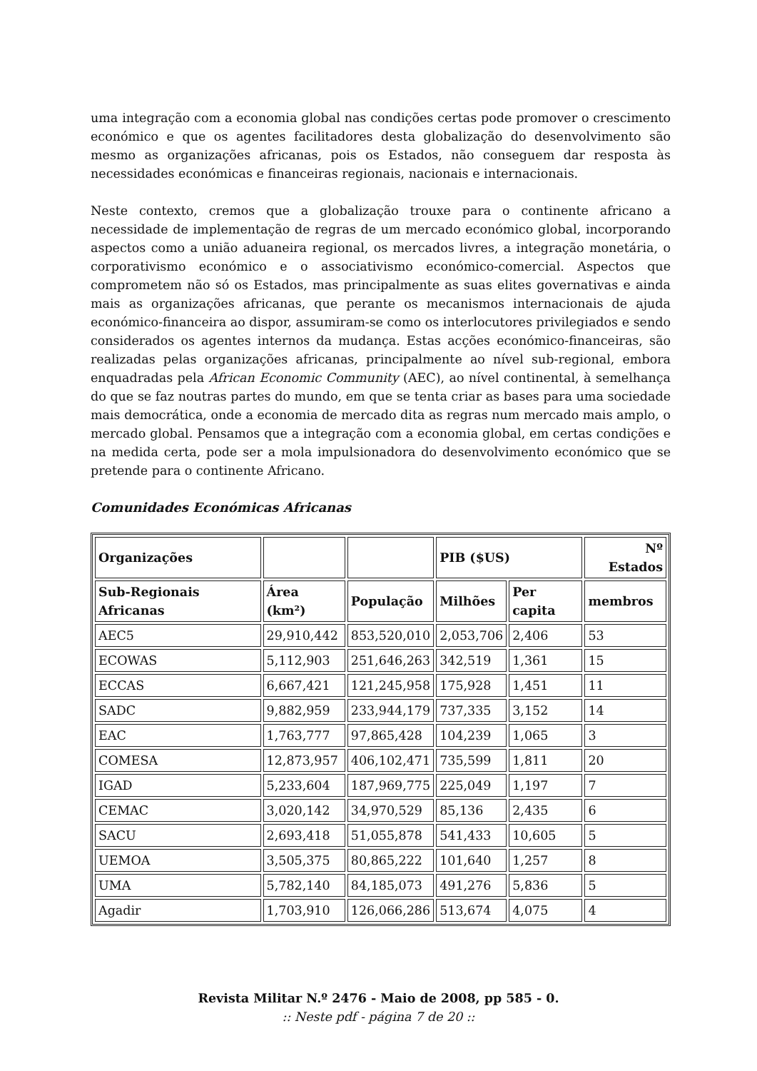uma integração com a economia global nas condições certas pode promover o crescimento económico e que os agentes facilitadores desta globalização do desenvolvimento são mesmo as organizações africanas, pois os Estados, não conseguem dar resposta às necessidades económicas e financeiras regionais, nacionais e internacionais.
Neste contexto, cremos que a globalização trouxe para o continente africano a necessidade de implementação de regras de um mercado económico global, incorporando aspectos como a união aduaneira regional, os mercados livres, a integração monetária, o corporativismo económico e o associativismo económico-comercial. Aspectos que comprometem não só os Estados, mas principalmente as suas elites governativas e ainda mais as organizações africanas, que perante os mecanismos internacionais de ajuda económico-financeira ao dispor, assumiram-se como os interlocutores privilegiados e sendo considerados os agentes internos da mudança. Estas acções económico-financeiras, são realizadas pelas organizações africanas, principalmente ao nível sub-regional, embora enquadradas pela African Economic Community (AEC), ao nível continental, à semelhança do que se faz noutras partes do mundo, em que se tenta criar as bases para uma sociedade mais democrática, onde a economia de mercado dita as regras num mercado mais amplo, o mercado global. Pensamos que a integração com a economia global, em certas condições e na medida certa, pode ser a mola impulsionadora do desenvolvimento económico que se pretende para o continente Africano.
Comunidades Económicas Africanas
| Organizações | | | PIB ($US) | | Nº Estados |
| --- | --- | --- | --- | --- | --- |
| Sub-Regionais Africanas | Área (km²) | População | Milhões | Per capita | membros |
| AEC5 | 29,910,442 | 853,520,010 | 2,053,706 | 2,406 | 53 |
| ECOWAS | 5,112,903 | 251,646,263 | 342,519 | 1,361 | 15 |
| ECCAS | 6,667,421 | 121,245,958 | 175,928 | 1,451 | 11 |
| SADC | 9,882,959 | 233,944,179 | 737,335 | 3,152 | 14 |
| EAC | 1,763,777 | 97,865,428 | 104,239 | 1,065 | 3 |
| COMESA | 12,873,957 | 406,102,471 | 735,599 | 1,811 | 20 |
| IGAD | 5,233,604 | 187,969,775 | 225,049 | 1,197 | 7 |
| CEMAC | 3,020,142 | 34,970,529 | 85,136 | 2,435 | 6 |
| SACU | 2,693,418 | 51,055,878 | 541,433 | 10,605 | 5 |
| UEMOA | 3,505,375 | 80,865,222 | 101,640 | 1,257 | 8 |
| UMA | 5,782,140 | 84,185,073 | 491,276 | 5,836 | 5 |
| Agadir | 1,703,910 | 126,066,286 | 513,674 | 4,075 | 4 |
Revista Militar N.º 2476 - Maio de 2008, pp 585 - 0.
:: Neste pdf - página 7 de 20 ::